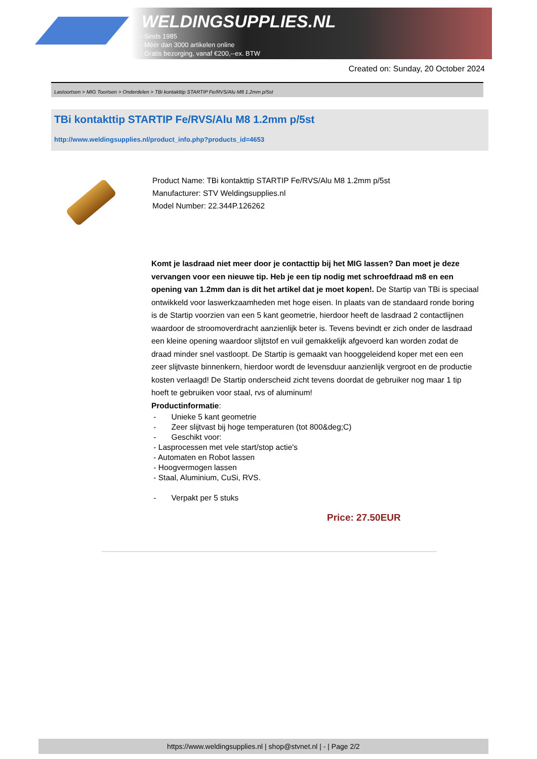WELDINGSUPPLIES.NL
- Sinds 1985
- Méér dan 3000 artikelen online
- Gratis bezorging, vanaf €200,--ex. BTW
Created on: Sunday, 20 October 2024
Lastoortsen > MIG Toortsen > Onderdelen > TBi kontakttip STARTIP Fe/RVS/Alu M8 1.2mm p/5st
TBi kontakttip STARTIP Fe/RVS/Alu M8 1.2mm p/5st
http://www.weldingsupplies.nl/product_info.php?products_id=4653
Product Name: TBi kontakttip STARTIP Fe/RVS/Alu M8 1.2mm p/5st
Manufacturer: STV Weldingsupplies.nl
Model Number: 22.344P.126262
Komt je lasdraad niet meer door je contacttip bij het MIG lassen? Dan moet je deze vervangen voor een nieuwe tip. Heb je een tip nodig met schroefdraad m8 en een opening van 1.2mm dan is dit het artikel dat je moet kopen!. De Startip van TBi is speciaal ontwikkeld voor laswerkzaamheden met hoge eisen. In plaats van de standaard ronde boring is de Startip voorzien van een 5 kant geometrie, hierdoor heeft de lasdraad 2 contactlijnen waardoor de stroomoverdracht aanzienlijk beter is. Tevens bevindt er zich onder de lasdraad een kleine opening waardoor slijtstof en vuil gemakkelijk afgevoerd kan worden zodat de draad minder snel vastloopt. De Startip is gemaakt van hooggeleidend koper met een een zeer slijtvaste binnenkern, hierdoor wordt de levensduur aanzienlijk vergroot en de productie kosten verlaagd! De Startip onderscheid zicht tevens doordat de gebruiker nog maar 1 tip hoeft te gebruiken voor staal, rvs of aluminum!
Productinformatie:
- Unieke 5 kant geometrie
- Zeer slijtvast bij hoge temperaturen (tot 800&deg;C)
- Geschikt voor:
- Lasprocessen met vele start/stop actie's
- Automaten en Robot lassen
- Hoogvermogen lassen
- Staal, Aluminium, CuSi, RVS.
- Verpakt per 5 stuks
Price: 27.50EUR
https://www.weldingsupplies.nl | shop@stvnet.nl | - | Page 2/2